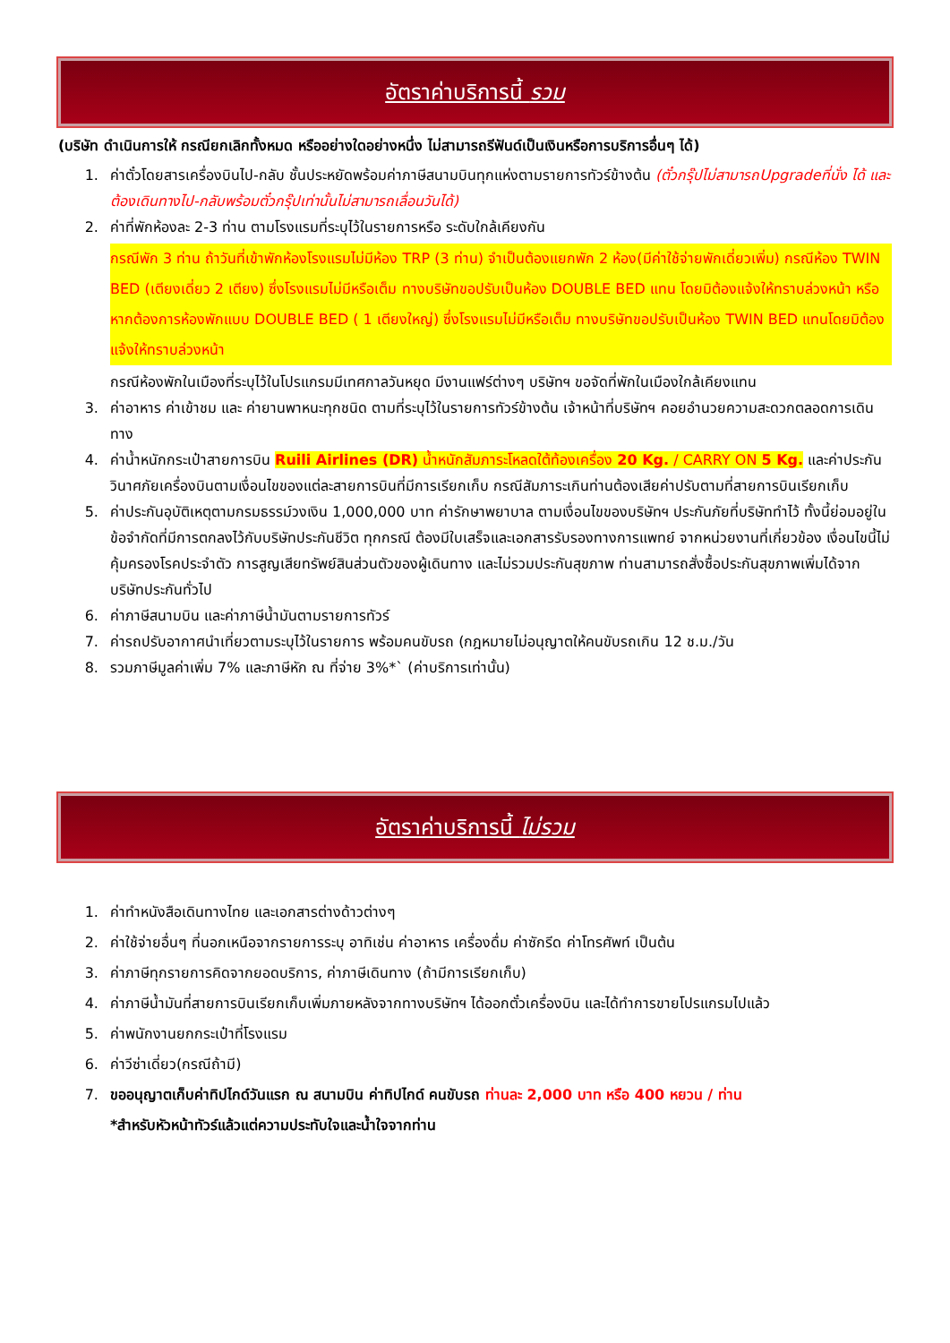อัตราค่าบริการนี้ รวม
(บริษัท ดำเนินการให้ กรณียกเลิกทั้งหมด หรืออย่างใดอย่างหนึ่ง ไม่สามารถรีฟันด์เป็นเงินหรือการบริการอื่นๆ ได้)
1. ค่าตั๋วโดยสารเครื่องบินไป-กลับ ชั้นประหยัดพร้อมค่าภาษีสนามบินทุกแห่งตามรายการทัวร์ข้างต้น (ตั๋วกรุ๊ปไม่สามารถUpgradeที่นั่ง ได้ และต้องเดินทางไป-กลับพร้อมตั๋วกรุ๊ปเท่านั้นไม่สามารถเลื่อนวันได้)
2. ค่าที่พักห้องละ 2-3 ท่าน ตามโรงแรมที่ระบุไว้ในรายการหรือ ระดับใกล้เคียงกัน
กรณีพัก 3 ท่าน ถ้าวันที่เข้าพักห้องโรงแรมไม่มีห้อง TRP (3 ท่าน) จำเป็นต้องแยกพัก 2 ห้อง(มีค่าใช้จ่ายพักเดี่ยวเพิ่ม) กรณีห้อง TWIN BED (เตียงเดี่ยว 2 เตียง) ซึ่งโรงแรมไม่มีหรือเต็ม ทางบริษัทขอปรับเป็นห้อง DOUBLE BED แทน โดยมิต้องแจ้งให้ทราบล่วงหน้า หรือ หากต้องการห้องพักแบบ DOUBLE BED ( 1 เตียงใหญ่) ซึ่งโรงแรมไม่มีหรือเต็ม ทางบริษัทขอปรับเป็นห้อง TWIN BED แทนโดยมิต้องแจ้งให้ทราบล่วงหน้า
กรณีห้องพักในเมืองที่ระบุไว้ในโปรแกรมมีเทศกาลวันหยุด มีงานแฟร์ต่างๆ บริษัทฯ ขอจัดที่พักในเมืองใกล้เคียงแทน
3. ค่าอาหาร ค่าเข้าชม และ ค่ายานพาหนะทุกชนิด ตามที่ระบุไว้ในรายการทัวร์ข้างต้น เจ้าหน้าที่บริษัทฯ คอยอำนวยความสะดวกตลอดการเดินทาง
4. ค่าน้ำหนักกระเป๋าสายการบิน Ruili Airlines (DR) น้ำหนักสัมภาระโหลดใต้ท้องเครื่อง 20 Kg. / CARRY ON 5 Kg. และค่าประกันวินาศภัยเครื่องบินตามเงื่อนไขของแต่ละสายการบินที่มีการเรียกเก็บ กรณีสัมภาระเกินท่านต้องเสียค่าปรับตามที่สายการบินเรียกเก็บ
5. ค่าประกันอุบัติเหตุตามกรมธรรม์วงเงิน 1,000,000 บาท ค่ารักษาพยาบาล ตามเงื่อนไขของบริษัทฯ ประกันภัยที่บริษัททำไว้ ทั้งนี้ย่อมอยู่ในข้อจำกัดที่มีการตกลงไว้กับบริษัทประกันชีวิต ทุกกรณี ต้องมีใบเสร็จและเอกสารรับรองทางการแพทย์ จากหน่วยงานที่เกี่ยวข้อง เงื่อนไขนี้ไม่คุ้มครองโรคประจำตัว การสูญเสียทรัพย์สินส่วนตัวของผู้เดินทาง และไม่รวมประกันสุขภาพ ท่านสามารถสั่งซื้อประกันสุขภาพเพิ่มได้จากบริษัทประกันทั่วไป
6. ค่าภาษีสนามบิน และค่าภาษีน้ำมันตามรายการทัวร์
7. ค่ารถปรับอากาศนำเที่ยวตามระบุไว้ในรายการ พร้อมคนขับรถ (กฎหมายไม่อนุญาตให้คนขับรถเกิน 12 ช.ม./วัน
8. รวมภาษีมูลค่าเพิ่ม 7% และภาษีหัก ณ ที่จ่าย 3%*` (ค่าบริการเท่านั้น)
อัตราค่าบริการนี้ ไม่รวม
1. ค่าทำหนังสือเดินทางไทย และเอกสารต่างด้าวต่างๆ
2. ค่าใช้จ่ายอื่นๆ ที่นอกเหนือจากรายการระบุ อาทิเช่น ค่าอาหาร เครื่องดื่ม ค่าซักรีด ค่าโทรศัพท์ เป็นต้น
3. ค่าภาษีทุกรายการคิดจากยอดบริการ, ค่าภาษีเดินทาง (ถ้ามีการเรียกเก็บ)
4. ค่าภาษีน้ำมันที่สายการบินเรียกเก็บเพิ่มภายหลังจากทางบริษัทฯ ได้ออกตั๋วเครื่องบิน และได้ทำการขายโปรแกรมไปแล้ว
5. ค่าพนักงานยกกระเป๋าที่โรงแรม
6. ค่าวีซ่าเดี่ยว(กรณีถ้ามี)
7. ขออนุญาตเก็บค่าทิปไกด์วันแรก ณ สนามบิน ค่าทิปไกด์ คนขับรถ ท่านละ 2,000 บาท หรือ 400 หยวน / ท่าน
*สำหรับหัวหน้าทัวร์แล้วแต่ความประทับใจและน้ำใจจากท่าน